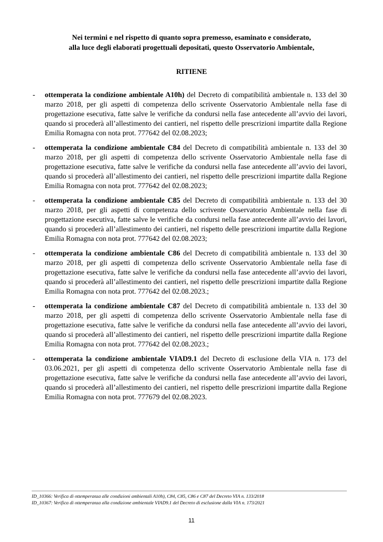Nei termini e nel rispetto di quanto sopra premesso, esaminato e considerato,
alla luce degli elaborati progettuali depositati, questo Osservatorio Ambientale,
RITIENE
- ottemperata la condizione ambientale A10h) del Decreto di compatibilità ambientale n. 133 del 30 marzo 2018, per gli aspetti di competenza dello scrivente Osservatorio Ambientale nella fase di progettazione esecutiva, fatte salve le verifiche da condursi nella fase antecedente all’avvio dei lavori, quando si procederà all’allestimento dei cantieri, nel rispetto delle prescrizioni impartite dalla Regione Emilia Romagna con nota prot. 777642 del 02.08.2023;
- ottemperata la condizione ambientale C84 del Decreto di compatibilità ambientale n. 133 del 30 marzo 2018, per gli aspetti di competenza dello scrivente Osservatorio Ambientale nella fase di progettazione esecutiva, fatte salve le verifiche da condursi nella fase antecedente all’avvio dei lavori, quando si procederà all’allestimento dei cantieri, nel rispetto delle prescrizioni impartite dalla Regione Emilia Romagna con nota prot. 777642 del 02.08.2023;
- ottemperata la condizione ambientale C85 del Decreto di compatibilità ambientale n. 133 del 30 marzo 2018, per gli aspetti di competenza dello scrivente Osservatorio Ambientale nella fase di progettazione esecutiva, fatte salve le verifiche da condursi nella fase antecedente all’avvio dei lavori, quando si procederà all’allestimento dei cantieri, nel rispetto delle prescrizioni impartite dalla Regione Emilia Romagna con nota prot. 777642 del 02.08.2023;
- ottemperata la condizione ambientale C86 del Decreto di compatibilità ambientale n. 133 del 30 marzo 2018, per gli aspetti di competenza dello scrivente Osservatorio Ambientale nella fase di progettazione esecutiva, fatte salve le verifiche da condursi nella fase antecedente all’avvio dei lavori, quando si procederà all’allestimento dei cantieri, nel rispetto delle prescrizioni impartite dalla Regione Emilia Romagna con nota prot. 777642 del 02.08.2023.;
- ottemperata la condizione ambientale C87 del Decreto di compatibilità ambientale n. 133 del 30 marzo 2018, per gli aspetti di competenza dello scrivente Osservatorio Ambientale nella fase di progettazione esecutiva, fatte salve le verifiche da condursi nella fase antecedente all’avvio dei lavori, quando si procederà all’allestimento dei cantieri, nel rispetto delle prescrizioni impartite dalla Regione Emilia Romagna con nota prot. 777642 del 02.08.2023.;
- ottemperata la condizione ambientale VIAD9.1 del Decreto di esclusione della VIA n. 173 del 03.06.2021, per gli aspetti di competenza dello scrivente Osservatorio Ambientale nella fase di progettazione esecutiva, fatte salve le verifiche da condursi nella fase antecedente all’avvio dei lavori, quando si procederà all’allestimento dei cantieri, nel rispetto delle prescrizioni impartite dalla Regione Emilia Romagna con nota prot. 777679 del 02.08.2023.
ID_10366: Verifica di ottemperanza alle condizioni ambientali A10h), C84, C85, C86 e C87 del Decreto VIA n. 133/2018
ID_10367: Verifica di ottemperanza alla condizione ambientale VIAD9.1 del Decreto di esclusione dalla VIA n. 173/2021
11